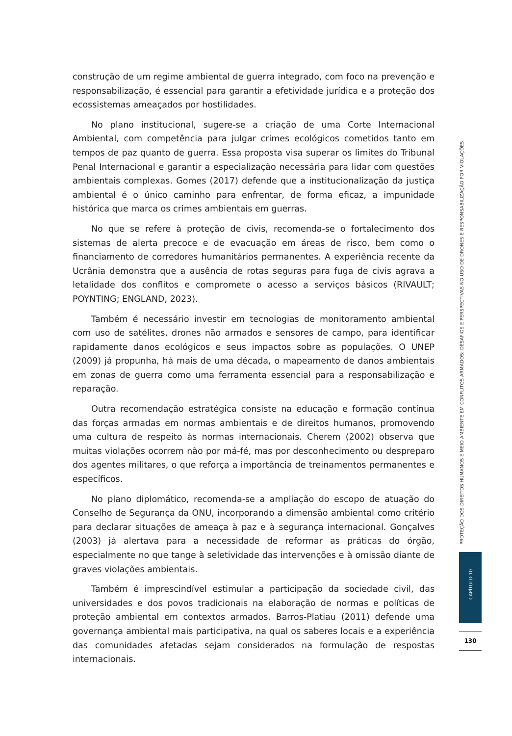construção de um regime ambiental de guerra integrado, com foco na prevenção e responsabilização, é essencial para garantir a efetividade jurídica e a proteção dos ecossistemas ameaçados por hostilidades.
No plano institucional, sugere-se a criação de uma Corte Internacional Ambiental, com competência para julgar crimes ecológicos cometidos tanto em tempos de paz quanto de guerra. Essa proposta visa superar os limites do Tribunal Penal Internacional e garantir a especialização necessária para lidar com questões ambientais complexas. Gomes (2017) defende que a institucionalização da justiça ambiental é o único caminho para enfrentar, de forma eficaz, a impunidade histórica que marca os crimes ambientais em guerras.
No que se refere à proteção de civis, recomenda-se o fortalecimento dos sistemas de alerta precoce e de evacuação em áreas de risco, bem como o financiamento de corredores humanitários permanentes. A experiência recente da Ucrânia demonstra que a ausência de rotas seguras para fuga de civis agrava a letalidade dos conflitos e compromete o acesso a serviços básicos (RIVAULT; POYNTING; ENGLAND, 2023).
Também é necessário investir em tecnologias de monitoramento ambiental com uso de satélites, drones não armados e sensores de campo, para identificar rapidamente danos ecológicos e seus impactos sobre as populações. O UNEP (2009) já propunha, há mais de uma década, o mapeamento de danos ambientais em zonas de guerra como uma ferramenta essencial para a responsabilização e reparação.
Outra recomendação estratégica consiste na educação e formação contínua das forças armadas em normas ambientais e de direitos humanos, promovendo uma cultura de respeito às normas internacionais. Cherem (2002) observa que muitas violações ocorrem não por má-fé, mas por desconhecimento ou despreparo dos agentes militares, o que reforça a importância de treinamentos permanentes e específicos.
No plano diplomático, recomenda-se a ampliação do escopo de atuação do Conselho de Segurança da ONU, incorporando a dimensão ambiental como critério para declarar situações de ameaça à paz e à segurança internacional. Gonçalves (2003) já alertava para a necessidade de reformar as práticas do órgão, especialmente no que tange à seletividade das intervenções e à omissão diante de graves violações ambientais.
Também é imprescindível estimular a participação da sociedade civil, das universidades e dos povos tradicionais na elaboração de normas e políticas de proteção ambiental em contextos armados. Barros-Platiau (2011) defende uma governança ambiental mais participativa, na qual os saberes locais e a experiência das comunidades afetadas sejam considerados na formulação de respostas internacionais.
PROTEÇÃO DOS DIREITOS HUMANOS E MEIO AMBIENTE EM CONFLITOS ARMADOS: DESAFIOS E PERSPECTIVAS NO USO DE DRONES E RESPONSABILIZAÇÃO POR VIOLAÇÕES
CAPÍTULO 10
130